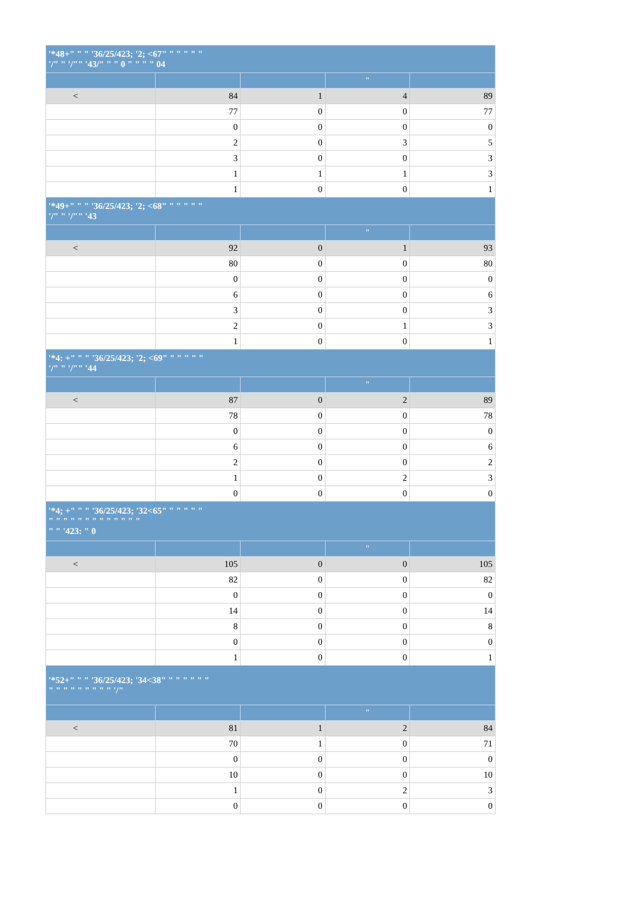| '*48+" " " '36/25/423; '2; <67" " " " " " '/" " '/"" '43/" " " 0 " " " " 04 | | | | |
| | | | " | |
| < | 84 | 1 | 4 | 89 |
| | 77 | 0 | 0 | 77 |
| | 0 | 0 | 0 | 0 |
| | 2 | 0 | 3 | 5 |
| | 3 | 0 | 0 | 3 |
| | 1 | 1 | 1 | 3 |
| | 1 | 0 | 0 | 1 |
| '*49+" " " '36/25/423; '2; <68" " " " " " '/" " '/"" '43 | | | | |
| | | | " | |
| < | 92 | 0 | 1 | 93 |
| | 80 | 0 | 0 | 80 |
| | 0 | 0 | 0 | 0 |
| | 6 | 0 | 0 | 6 |
| | 3 | 0 | 0 | 3 |
| | 2 | 0 | 1 | 3 |
| | 1 | 0 | 0 | 1 |
| '*4: +" " " '36/25/423; '2; <69" " " " " " '/" " '/"" '44 | | | | |
| | | | " | |
| < | 87 | 0 | 2 | 89 |
| | 78 | 0 | 0 | 78 |
| | 0 | 0 | 0 | 0 |
| | 6 | 0 | 0 | 6 |
| | 2 | 0 | 0 | 2 |
| | 1 | 0 | 2 | 3 |
| | 0 | 0 | 0 | 0 |
| '*4; +" " " '36/25/423; '32<65" " " " " " " " " " " " " " " " " " " " " '423: " 0 | | | | |
| | | | " | |
| < | 105 | 0 | 0 | 105 |
| | 82 | 0 | 0 | 82 |
| | 0 | 0 | 0 | 0 |
| | 14 | 0 | 0 | 14 |
| | 8 | 0 | 0 | 8 |
| | 0 | 0 | 0 | 0 |
| | 1 | 0 | 0 | 1 |
| '*52+" " " '36/25/423; '34<38" " " " " " " " " " " " " " " " '/" | | | | |
| | | | " | |
| < | 81 | 1 | 2 | 84 |
| | 70 | 1 | 0 | 71 |
| | 0 | 0 | 0 | 0 |
| | 10 | 0 | 0 | 10 |
| | 1 | 0 | 2 | 3 |
| | 0 | 0 | 0 | 0 |